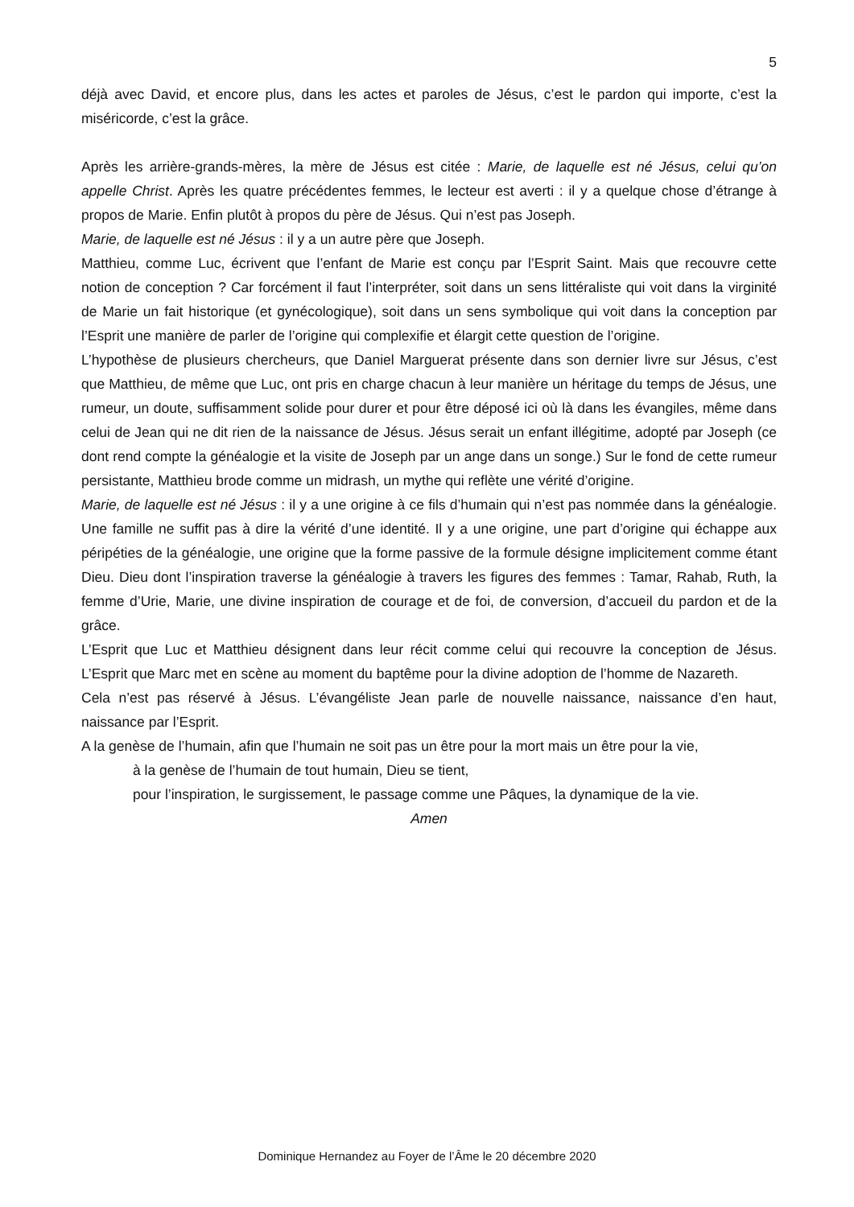5
déjà avec David, et encore plus, dans les actes et paroles de Jésus, c’est le pardon qui importe, c’est la miséricorde, c’est la grâce.
Après les arrière-grands-mères, la mère de Jésus est citée : Marie, de laquelle est né Jésus, celui qu’on appelle Christ. Après les quatre précédentes femmes, le lecteur est averti : il y a quelque chose d’étrange à propos de Marie. Enfin plutôt à propos du père de Jésus. Qui n’est pas Joseph.
Marie, de laquelle est né Jésus : il y a un autre père que Joseph.
Matthieu, comme Luc, écrivent que l’enfant de Marie est conçu par l’Esprit Saint. Mais que recouvre cette notion de conception ? Car forcément il faut l’interpréter, soit dans un sens littéraliste qui voit dans la virginité de Marie un fait historique (et gynécologique), soit dans un sens symbolique qui voit dans la conception par l’Esprit une manière de parler de l’origine qui complexifie et élargit cette question de l’origine.
L’hypothèse de plusieurs chercheurs, que Daniel Marguerat présente dans son dernier livre sur Jésus, c’est que Matthieu, de même que Luc, ont pris en charge chacun à leur manière un héritage du temps de Jésus, une rumeur, un doute, suffisamment solide pour durer et pour être déposé ici où là dans les évangiles, même dans celui de Jean qui ne dit rien de la naissance de Jésus. Jésus serait un enfant illégitime, adopté par Joseph (ce dont rend compte la généalogie et la visite de Joseph par un ange dans un songe.) Sur le fond de cette rumeur persistante, Matthieu brode comme un midrash, un mythe qui reflète une vérité d’origine.
Marie, de laquelle est né Jésus : il y a une origine à ce fils d’humain qui n’est pas nommée dans la généalogie. Une famille ne suffit pas à dire la vérité d’une identité. Il y a une origine, une part d’origine qui échappe aux péripéties de la généalogie, une origine que la forme passive de la formule désigne implicitement comme étant Dieu. Dieu dont l’inspiration traverse la généalogie à travers les figures des femmes : Tamar, Rahab, Ruth, la femme d’Urie, Marie, une divine inspiration de courage et de foi, de conversion, d’accueil du pardon et de la grâce.
L’Esprit que Luc et Matthieu désignent dans leur récit comme celui qui recouvre la conception de Jésus. L’Esprit que Marc met en scène au moment du baptême pour la divine adoption de l’homme de Nazareth.
Cela n’est pas réservé à Jésus. L’évangéliste Jean parle de nouvelle naissance, naissance d’en haut, naissance par l’Esprit.
A la genèse de l’humain, afin que l’humain ne soit pas un être pour la mort mais un être pour la vie,
à la genèse de l’humain de tout humain, Dieu se tient,
pour l’inspiration, le surgissement, le passage comme une Pâques, la dynamique de la vie.
Amen
Dominique Hernandez au Foyer de l’Âme le 20 décembre 2020